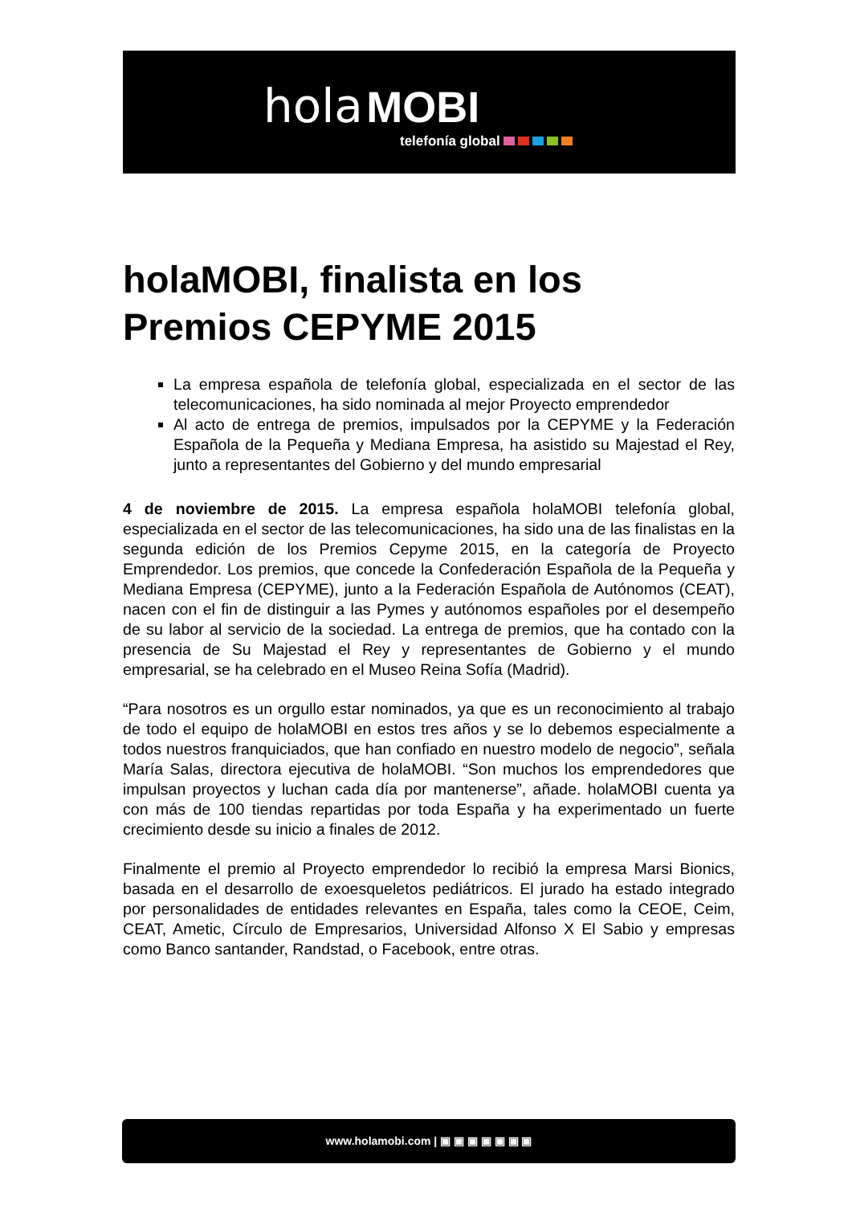hola MOBI
telefonía global
holaMOBI, finalista en los Premios CEPYME 2015
La empresa española de telefonía global, especializada en el sector de las telecomunicaciones, ha sido nominada al mejor Proyecto emprendedor
Al acto de entrega de premios, impulsados por la CEPYME y la Federación Española de la Pequeña y Mediana Empresa, ha asistido su Majestad el Rey, junto a representantes del Gobierno y del mundo empresarial
4 de noviembre de 2015. La empresa española holaMOBI telefonía global, especializada en el sector de las telecomunicaciones, ha sido una de las finalistas en la segunda edición de los Premios Cepyme 2015, en la categoría de Proyecto Emprendedor. Los premios, que concede la Confederación Española de la Pequeña y Mediana Empresa (CEPYME), junto a la Federación Española de Autónomos (CEAT), nacen con el fin de distinguir a las Pymes y autónomos españoles por el desempeño de su labor al servicio de la sociedad. La entrega de premios, que ha contado con la presencia de Su Majestad el Rey y representantes de Gobierno y el mundo empresarial, se ha celebrado en el Museo Reina Sofía (Madrid).
“Para nosotros es un orgullo estar nominados, ya que es un reconocimiento al trabajo de todo el equipo de holaMOBI en estos tres años y se lo debemos especialmente a todos nuestros franquiciados, que han confiado en nuestro modelo de negocio”, señala María Salas, directora ejecutiva de holaMOBI. “Son muchos los emprendedores que impulsan proyectos y luchan cada día por mantenerse”, añade. holaMOBI cuenta ya con más de 100 tiendas repartidas por toda España y ha experimentado un fuerte crecimiento desde su inicio a finales de 2012.
Finalmente el premio al Proyecto emprendedor lo recibió la empresa Marsi Bionics, basada en el desarrollo de exoesqueletos pediátricos. El jurado ha estado integrado por personalidades de entidades relevantes en España, tales como la CEOE, Ceim, CEAT, Ametic, Círculo de Empresarios, Universidad Alfonso X El Sabio y empresas como Banco santander, Randstad, o Facebook, entre otras.
www.holamobi.com | ▣ ▣ ▣ ▣ ▣ ▣ ▣